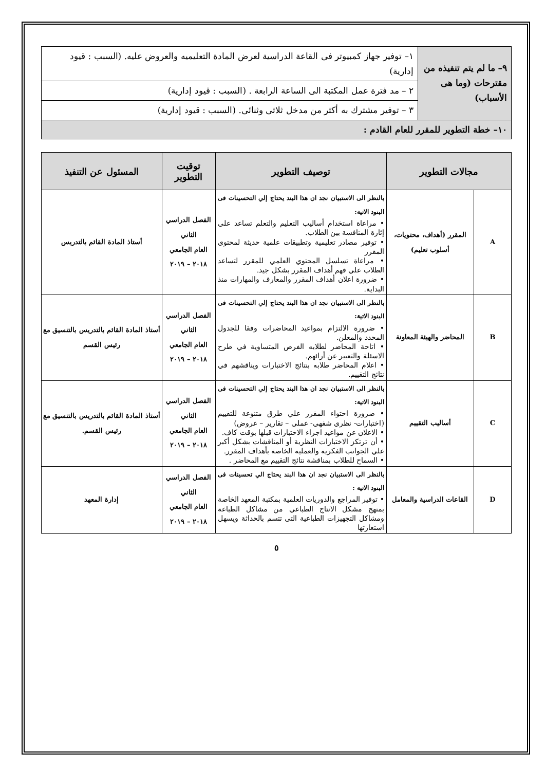| ٩– ما لم يتم تنفيذه من مقترحات (وما هى الأسباب) | ١– توفير جهاز كمبيوتر فى القاعة الدراسية لعرض المادة التعليميه والعروض عليه. (السبب : قيود إدارية) |
| | ٢ – مد فترة عمل المكتبة الى الساعة الرابعة . (السبب : قيود إدارية) |
| | ٣ – توفير مشترك به أكثر من مدخل ثلاثى وثنائى. (السبب : قيود إدارية) |
| ١٠– خطة التطوير للمقرر للعام القادم : | |
| مجالات التطوير | | توصيف التطوير | توقيت التطوير | المسئول عن التنفيذ |
| --- | --- | --- | --- | --- |
| A | المقرر (أهداف، محتويات، أسلوب تعليم) | بالنظر الى الاستبيان نجد ان هذا البند يحتاج إلي التحسينات فى البنود الاتية: • مراعاة استخدام أساليب التعليم والتعلم تساعد علي إثارة المنافسة بين الطلاب. • توفير مصادر تعليمية وتطبيقات علمية حديثة لمحتوي المقرر • مراعاة تسلسل المحتوي العلمي للمقرر لتساعد الطلاب علي فهم أهداف المقرر بشكل جيد. • ضرورة اعلان أهداف المقرر والمعارف والمهارات منذ البداية. | الفصل الدراسي الثاني العام الجامعي ٢٠١٨ – ٢٠١٩ | أستاذ المادة القائم بالتدريس |
| B | المحاضر والهيئة المعاونة | بالنظر الى الاستبيان نجد ان هذا البند يحتاج إلي التحسينات فى البنود الاتية: • ضرورة الالتزام بمواعيد المحاضرات وفقا للجدول المحدد والمعلن. • اتاحة المحاضر لطلابه الفرص المتساوية في طرح الاسئلة والتعبير عن أرائهم. • اعلام المحاضر طلابه بنتائج الاختبارات ويناقشهم في نتائج التقييم. | الفصل الدراسي الثاني العام الجامعي ٢٠١٨ – ٢٠١٩ | أستاذ المادة القائم بالتدريس بالتنسيق مع رئيس القسم |
| C | أساليب التقييم | بالنظر الى الاستبيان نجد ان هذا البند يحتاج إلي التحسينات فى البنود الاتية: • ضرورة احتواء المقرر علي طرق متنوعة للتقييم (اختبارات- نظري شفهي- عملي – تقارير – عروض) • الاعلان عن مواعيد اجراء الاختبارات قبلها بوقت كاف. • أن ترتكز الاختبارات النظرية أو المناقشات بشكل أكبر علي الجوانب الفكرية والعملية الخاصة بأهداف المقرر. • السماح للطلاب بمناقشة نتائج التقييم مع المحاضر . | الفصل الدراسي الثاني العام الجامعي ٢٠١٨ – ٢٠١٩ | أستاذ المادة القائم بالتدريس بالتنسيق مع رئيس القسم. |
| D | القاعات الدراسية والمعامل | بالنظر الى الاستبيان نجد ان هذا البند يحتاج الي تحسينات فى البنود الاتية : • توفير المراجع والدوريات العلمية بمكتبة المعهد الخاصة بمنهج مشكل الانتاج الطباعي من مشاكل الطباعة ومشاكل التجهيزات الطباعية التي تتسم بالحداثة ويسهل استعارتها | الفصل الدراسي الثاني العام الجامعي ٢٠١٨ – ٢٠١٩ | إدارة المعهد |
٥